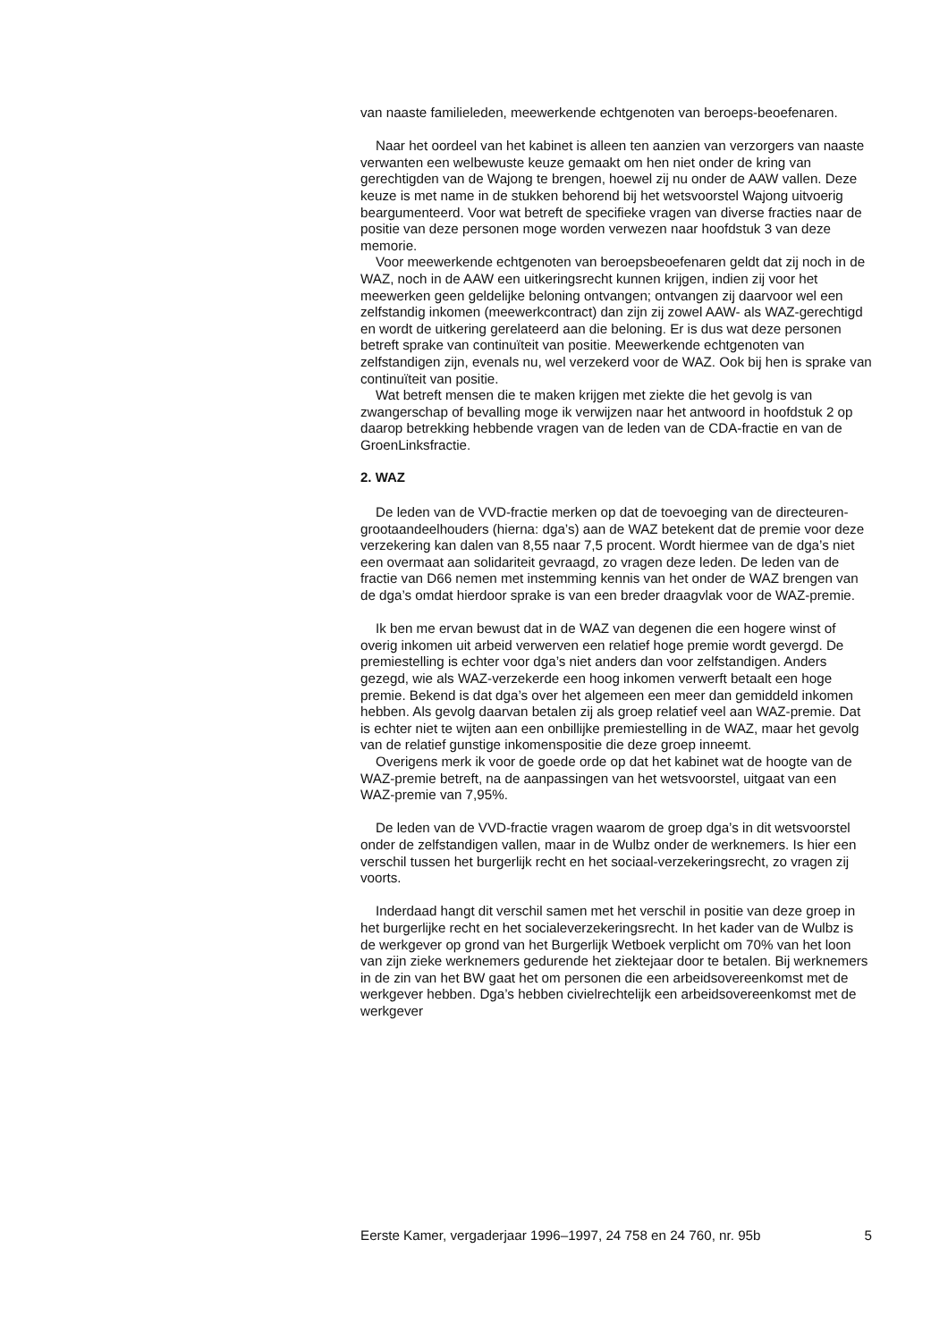van naaste familieleden, meewerkende echtgenoten van beroeps-beoefenaren.
Naar het oordeel van het kabinet is alleen ten aanzien van verzorgers van naaste verwanten een welbewuste keuze gemaakt om hen niet onder de kring van gerechtigden van de Wajong te brengen, hoewel zij nu onder de AAW vallen. Deze keuze is met name in de stukken behorend bij het wetsvoorstel Wajong uitvoerig beargumenteerd. Voor wat betreft de specifieke vragen van diverse fracties naar de positie van deze personen moge worden verwezen naar hoofdstuk 3 van deze memorie.
Voor meewerkende echtgenoten van beroepsbeoefenaren geldt dat zij noch in de WAZ, noch in de AAW een uitkeringsrecht kunnen krijgen, indien zij voor het meewerken geen geldelijke beloning ontvangen; ontvangen zij daarvoor wel een zelfstandig inkomen (meewerkcontract) dan zijn zij zowel AAW- als WAZ-gerechtigd en wordt de uitkering gerelateerd aan die beloning. Er is dus wat deze personen betreft sprake van continuïteit van positie. Meewerkende echtgenoten van zelfstandigen zijn, evenals nu, wel verzekerd voor de WAZ. Ook bij hen is sprake van continuïteit van positie.
Wat betreft mensen die te maken krijgen met ziekte die het gevolg is van zwangerschap of bevalling moge ik verwijzen naar het antwoord in hoofdstuk 2 op daarop betrekking hebbende vragen van de leden van de CDA-fractie en van de GroenLinksfractie.
2. WAZ
De leden van de VVD-fractie merken op dat de toevoeging van de directeuren-grootaandeelhouders (hierna: dga’s) aan de WAZ betekent dat de premie voor deze verzekering kan dalen van 8,55 naar 7,5 procent. Wordt hiermee van de dga’s niet een overmaat aan solidariteit gevraagd, zo vragen deze leden. De leden van de fractie van D66 nemen met instemming kennis van het onder de WAZ brengen van de dga’s omdat hierdoor sprake is van een breder draagvlak voor de WAZ-premie.
Ik ben me ervan bewust dat in de WAZ van degenen die een hogere winst of overig inkomen uit arbeid verwerven een relatief hoge premie wordt gevergd. De premiestelling is echter voor dga’s niet anders dan voor zelfstandigen. Anders gezegd, wie als WAZ-verzekerde een hoog inkomen verwerft betaalt een hoge premie. Bekend is dat dga’s over het algemeen een meer dan gemiddeld inkomen hebben. Als gevolg daarvan betalen zij als groep relatief veel aan WAZ-premie. Dat is echter niet te wijten aan een onbillijke premiestelling in de WAZ, maar het gevolg van de relatief gunstige inkomenspositie die deze groep inneemt.
Overigens merk ik voor de goede orde op dat het kabinet wat de hoogte van de WAZ-premie betreft, na de aanpassingen van het wetsvoorstel, uitgaat van een WAZ-premie van 7,95%.
De leden van de VVD-fractie vragen waarom de groep dga’s in dit wetsvoorstel onder de zelfstandigen vallen, maar in de Wulbz onder de werknemers. Is hier een verschil tussen het burgerlijk recht en het sociaal-verzekeringsrecht, zo vragen zij voorts.
Inderdaad hangt dit verschil samen met het verschil in positie van deze groep in het burgerlijke recht en het socialeverzekeringsrecht. In het kader van de Wulbz is de werkgever op grond van het Burgerlijk Wetboek verplicht om 70% van het loon van zijn zieke werknemers gedurende het ziektejaar door te betalen. Bij werknemers in de zin van het BW gaat het om personen die een arbeidsovereenkomst met de werkgever hebben. Dga’s hebben civielrechtelijk een arbeidsovereenkomst met de werkgever
Eerste Kamer, vergaderjaar 1996–1997, 24 758 en 24 760, nr. 95b 5